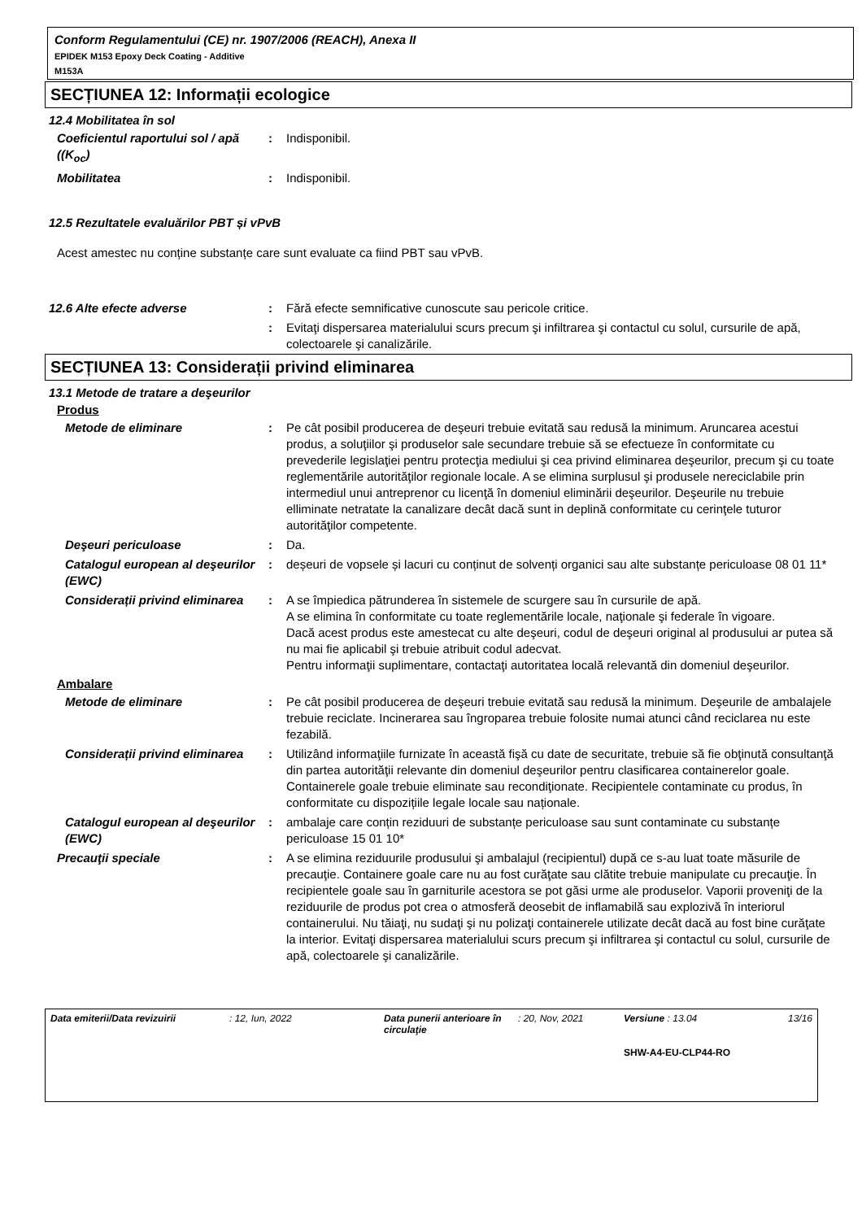Conform Regulamentului (CE) nr. 1907/2006 (REACH), Anexa II
EPIDEK M153 Epoxy Deck Coating - Additive
M153A
SECȚIUNEA 12: Informații ecologice
12.4 Mobilitatea în sol
Coeficientul raportului sol / apă ((K<sub>oc</sub>)
: Indisponibil.
Mobilitatea : Indisponibil.
12.5 Rezultatele evaluărilor PBT și vPvB
Acest amestec nu conține substanțe care sunt evaluate ca fiind PBT sau vPvB.
12.6 Alte efecte adverse : Fără efecte semnificative cunoscute sau pericole critice.
: Evitaţi dispersarea materialului scurs precum şi infiltrarea şi contactul cu solul, cursurile de apă, colectoarele şi canalizările.
SECȚIUNEA 13: Considerații privind eliminarea
13.1 Metode de tratare a deşeurilor
Produs
Metode de eliminare : Pe cât posibil producerea de deşeuri trebuie evitată sau redusă la minimum. Aruncarea acestui produs, a soluţiilor şi produselor sale secundare trebuie să se efectueze în conformitate cu prevederile legislaţiei pentru protecţia mediului şi cea privind eliminarea deşeurilor, precum şi cu toate reglementările autorităţilor regionale locale. A se elimina surplusul şi produsele nereciclabile prin intermediul unui antreprenor cu licenţă în domeniul eliminării deşeurilor. Deşeurile nu trebuie elliminate netratate la canalizare decât dacă sunt in deplină conformitate cu cerinţele tuturor autorităţilor competente.
Deşeuri periculoase : Da.
Catalogul european al deşeurilor (EWC)
: deșeuri de vopsele și lacuri cu conținut de solvenți organici sau alte substanțe periculoase 08 01 11*
Considerații privind eliminarea
: A se împiedica pătrunderea în sistemele de scurgere sau în cursurile de apă.
A se elimina în conformitate cu toate reglementările locale, naţionale şi federale în vigoare.
Dacă acest produs este amestecat cu alte deşeuri, codul de deşeuri original al produsului ar putea să nu mai fie aplicabil şi trebuie atribuit codul adecvat.
Pentru informaţii suplimentare, contactaţi autoritatea locală relevantă din domeniul deşeurilor.
Ambalare
Metode de eliminare : Pe cât posibil producerea de deşeuri trebuie evitată sau redusă la minimum. Deşeurile de ambalajele trebuie reciclate. Incinerarea sau îngroparea trebuie folosite numai atunci când reciclarea nu este fezabilă.
Considerații privind eliminarea
: Utilizând informaţiile furnizate în această fişă cu date de securitate, trebuie să fie obţinută consultanţă din partea autorităţii relevante din domeniul deşeurilor pentru clasificarea containerelor goale. Containerele goale trebuie eliminate sau recondiţionate. Recipientele contaminate cu produs, în conformitate cu dispozițiile legale locale sau naționale.
Catalogul european al deşeurilor (EWC)
: ambalaje care conțin reziduuri de substanțe periculoase sau sunt contaminate cu substanțe periculoase 15 01 10*
Precauţii speciale : A se elimina reziduurile produsului şi ambalajul (recipientul) după ce s-au luat toate măsurile de precauţie. Containere goale care nu au fost curăţate sau clătite trebuie manipulate cu precauţie. În recipientele goale sau în garniturile acestora se pot găsi urme ale produselor. Vaporii proveniţi de la reziduurile de produs pot crea o atmosferă deosebit de inflamabilă sau explozivă în interiorul containerului. Nu tăiaţi, nu sudaţi şi nu polizaţi containerele utilizate decât dacă au fost bine curăţate la interior. Evitaţi dispersarea materialului scurs precum şi infiltrarea şi contactul cu solul, cursurile de apă, colectoarele şi canalizările.
Data emiterii/Data revizuirii : 12, Iun, 2022 Data punerii anterioare în circulaţie
: 20, Nov, 2021 Versiune : 13.04
SHW-A4-EU-CLP44-RO
13/16